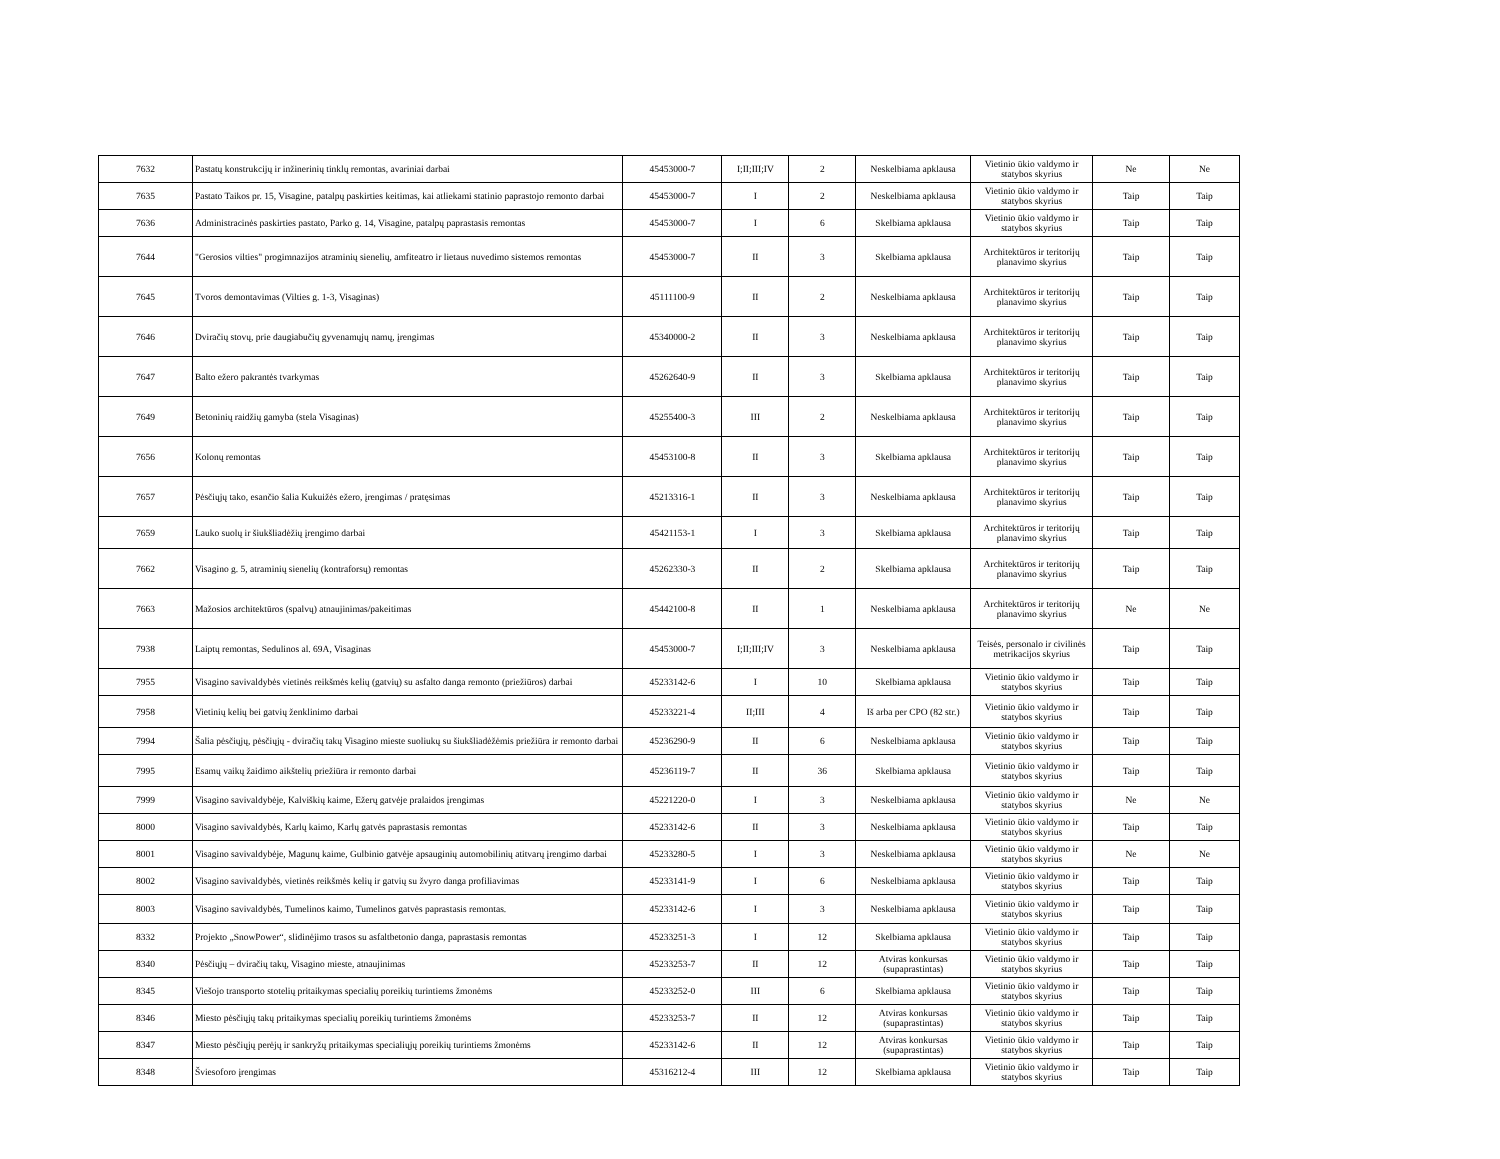| 7632 | Pastatų konstrukcijų ir inžinerinių tinklų remontas, avariniai darbai | 45453000-7 | I;II;III;IV | 2 | Neskelbiama apklausa | Vietinio ūkio valdymo ir statybos skyrius | Ne | Ne |
| 7635 | Pastato Taikos pr. 15, Visagine, patalpų paskirties keitimas, kai atliekami statinio paprastojo remonto darbai | 45453000-7 | I | 2 | Neskelbiama apklausa | Vietinio ūkio valdymo ir statybos skyrius | Taip | Taip |
| 7636 | Administracinės paskirties pastato, Parko g. 14, Visagine, patalpų paprastasis remontas | 45453000-7 | I | 6 | Skelbiama apklausa | Vietinio ūkio valdymo ir statybos skyrius | Taip | Taip |
| 7644 | "Gerosios vilties" progimnazijos atraminių sienelių, amfiteatro ir lietaus nuvedimo sistemos remontas | 45453000-7 | II | 3 | Skelbiama apklausa | Architektūros ir teritorijų planavimo skyrius | Taip | Taip |
| 7645 | Tvoros demontavimas (Vilties g. 1-3, Visaginas) | 45111100-9 | II | 2 | Neskelbiama apklausa | Architektūros ir teritorijų planavimo skyrius | Taip | Taip |
| 7646 | Dviračių stovų, prie daugiabučių gyvenamųjų namų, įrengimas | 45340000-2 | II | 3 | Neskelbiama apklausa | Architektūros ir teritorijų planavimo skyrius | Taip | Taip |
| 7647 | Balto ežero pakrantės tvarkymas | 45262640-9 | II | 3 | Skelbiama apklausa | Architektūros ir teritorijų planavimo skyrius | Taip | Taip |
| 7649 | Betoninių raidžių gamyba (stela Visaginas) | 45255400-3 | III | 2 | Neskelbiama apklausa | Architektūros ir teritorijų planavimo skyrius | Taip | Taip |
| 7656 | Kolonų remontas | 45453100-8 | II | 3 | Skelbiama apklausa | Architektūros ir teritorijų planavimo skyrius | Taip | Taip |
| 7657 | Pėsčiųjų tako, esančio šalia Kukuižės ežero, įrengimas / pratęsimas | 45213316-1 | II | 3 | Neskelbiama apklausa | Architektūros ir teritorijų planavimo skyrius | Taip | Taip |
| 7659 | Lauko suolų ir šiukšliadėžių įrengimo darbai | 45421153-1 | I | 3 | Skelbiama apklausa | Architektūros ir teritorijų planavimo skyrius | Taip | Taip |
| 7662 | Visagino g. 5, atraminių sienelių (kontraforsų) remontas | 45262330-3 | II | 2 | Skelbiama apklausa | Architektūros ir teritorijų planavimo skyrius | Taip | Taip |
| 7663 | Mažosios architektūros (spalvų) atnaujinimas/pakeitimas | 45442100-8 | II | 1 | Neskelbiama apklausa | Architektūros ir teritorijų planavimo skyrius | Ne | Ne |
| 7938 | Laiptų remontas, Sedulinos al. 69A, Visaginas | 45453000-7 | I;II;III;IV | 3 | Neskelbiama apklausa | Teisės, personalo ir civilinės metrikacijos skyrius | Taip | Taip |
| 7955 | Visagino savivaldybės vietinės reikšmės kelių (gatvių) su asfalto danga remonto (priežiūros) darbai | 45233142-6 | I | 10 | Skelbiama apklausa | Vietinio ūkio valdymo ir statybos skyrius | Taip | Taip |
| 7958 | Vietinių kelių bei gatvių ženklinimo darbai | 45233221-4 | II;III | 4 | Iš arba per CPO (82 str.) | Vietinio ūkio valdymo ir statybos skyrius | Taip | Taip |
| 7994 | Šalia pėsčiųjų, pėsčiųjų - dviračių takų Visagino mieste suoliukų su šiukšliadėžėmis priežiūra ir remonto darbai | 45236290-9 | II | 6 | Neskelbiama apklausa | Vietinio ūkio valdymo ir statybos skyrius | Taip | Taip |
| 7995 | Esamų vaikų žaidimo aikštelių priežiūra ir remonto darbai | 45236119-7 | II | 36 | Skelbiama apklausa | Vietinio ūkio valdymo ir statybos skyrius | Taip | Taip |
| 7999 | Visagino savivaldybėje, Kalviškių kaime, Ežerų gatvėje pralaidos įrengimas | 45221220-0 | I | 3 | Neskelbiama apklausa | Vietinio ūkio valdymo ir statybos skyrius | Ne | Ne |
| 8000 | Visagino savivaldybės, Karlų kaimo, Karlų gatvės paprastasis remontas | 45233142-6 | II | 3 | Neskelbiama apklausa | Vietinio ūkio valdymo ir statybos skyrius | Taip | Taip |
| 8001 | Visagino savivaldybėje, Magunų kaime, Gulbinio gatvėje apsauginių automobilinių atitvarų įrengimo darbai | 45233280-5 | I | 3 | Neskelbiama apklausa | Vietinio ūkio valdymo ir statybos skyrius | Ne | Ne |
| 8002 | Visagino savivaldybės, vietinės reikšmės kelių ir gatvių su žvyro danga profiliavimas | 45233141-9 | I | 6 | Neskelbiama apklausa | Vietinio ūkio valdymo ir statybos skyrius | Taip | Taip |
| 8003 | Visagino savivaldybės, Tumelinos kaimo, Tumelinos gatvės paprastasis remontas. | 45233142-6 | I | 3 | Neskelbiama apklausa | Vietinio ūkio valdymo ir statybos skyrius | Taip | Taip |
| 8332 | Projekto „SnowPower“, slidinėjimo trasos su asfaltbetonio danga, paprastasis remontas | 45233251-3 | I | 12 | Skelbiama apklausa | Vietinio ūkio valdymo ir statybos skyrius | Taip | Taip |
| 8340 | Pėsčiųjų – dviračių takų, Visagino mieste, atnaujinimas | 45233253-7 | II | 12 | Atviras konkursas (supaprastintas) | Vietinio ūkio valdymo ir statybos skyrius | Taip | Taip |
| 8345 | Viešojo transporto stotelių pritaikymas specialių poreikių turintiems žmonėms | 45233252-0 | III | 6 | Skelbiama apklausa | Vietinio ūkio valdymo ir statybos skyrius | Taip | Taip |
| 8346 | Miesto pėsčiųjų takų pritaikymas specialių poreikių turintiems žmonėms | 45233253-7 | II | 12 | Atviras konkursas (supaprastintas) | Vietinio ūkio valdymo ir statybos skyrius | Taip | Taip |
| 8347 | Miesto pėsčiųjų perėjų ir sankryžų pritaikymas specialiųjų poreikių turintiems žmonėms | 45233142-6 | II | 12 | Atviras konkursas (supaprastintas) | Vietinio ūkio valdymo ir statybos skyrius | Taip | Taip |
| 8348 | Šviesoforo įrengimas | 45316212-4 | III | 12 | Skelbiama apklausa | Vietinio ūkio valdymo ir statybos skyrius | Taip | Taip |